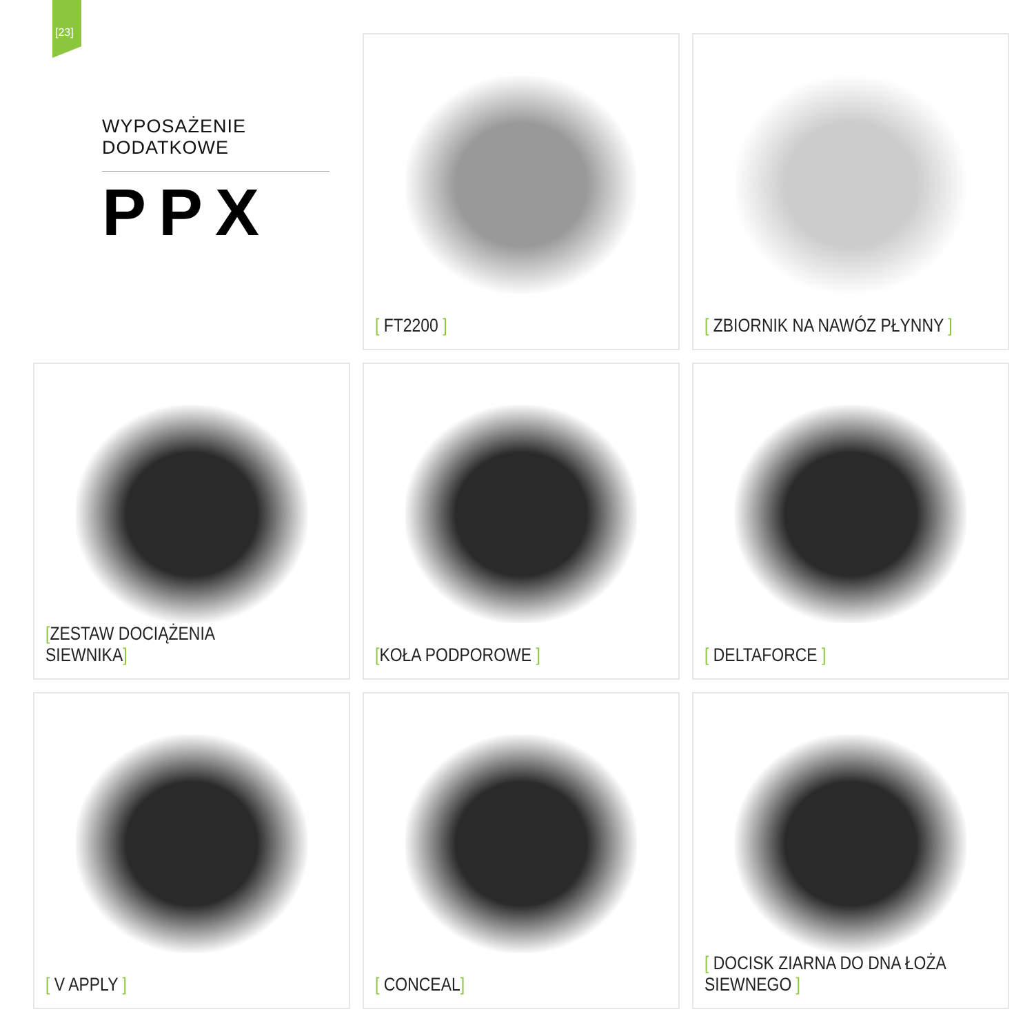[23]
WYPOSAŻENIE DODATKOWE
PPX
[ FT2200 ]
[ ZBIORNIK NA NAWÓZ PŁYNNY ]
[ZESTAW DOCIĄŻENIA SIEWNIKA]
[KOŁA PODPOROWE ]
[ DELTAFORCE ]
[ V APPLY ]
[ CONCEAL]
[ DOCISK ZIARNA DO DNA ŁOŻA SIEWNEGO ]